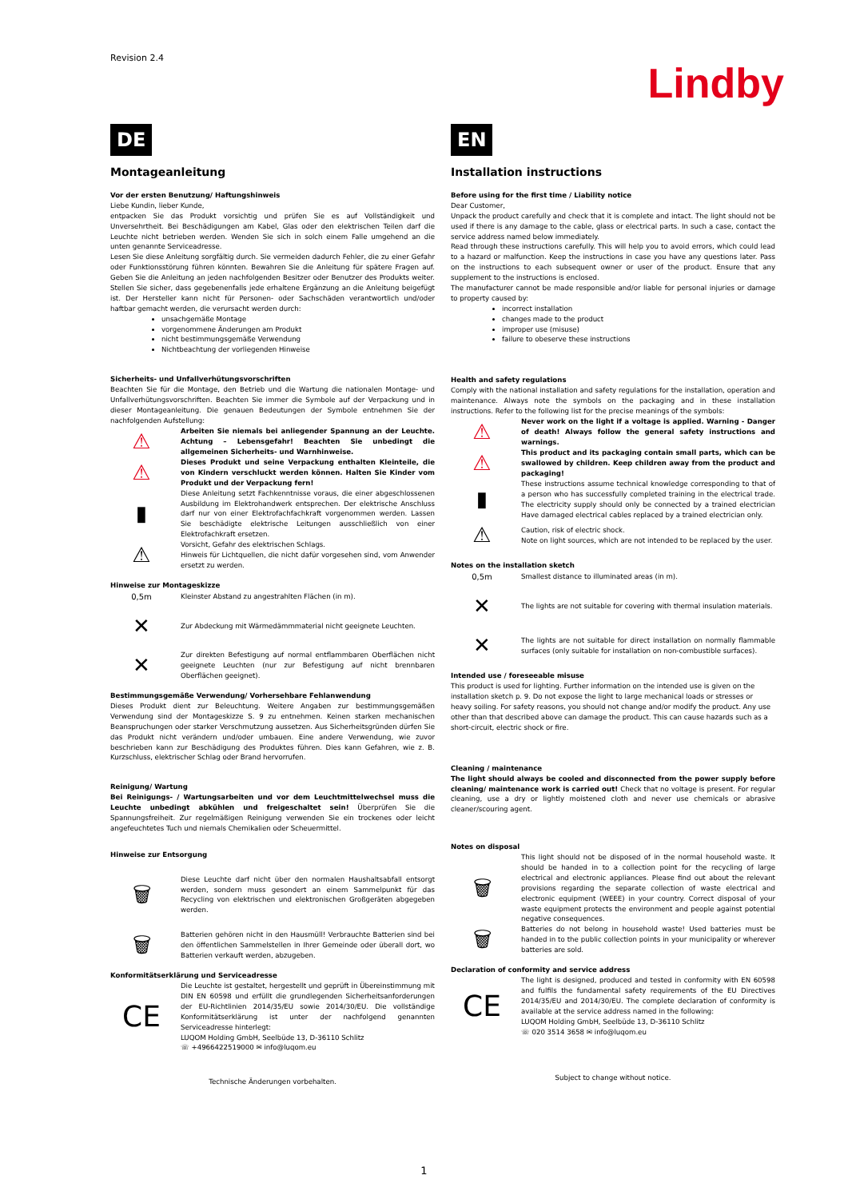Revision 2.4
Lindby
DE
Montageanleitung
Vor der ersten Benutzung/ Haftungshinweis
Liebe Kundin, lieber Kunde,
entpacken Sie das Produkt vorsichtig und prüfen Sie es auf Vollständigkeit und Unversehrtheit. Bei Beschädigungen am Kabel, Glas oder den elektrischen Teilen darf die Leuchte nicht betrieben werden. Wenden Sie sich in solch einem Falle umgehend an die unten genannte Serviceadresse.
Lesen Sie diese Anleitung sorgfältig durch. Sie vermeiden dadurch Fehler, die zu einer Gefahr oder Funktionsstörung führen könnten. Bewahren Sie die Anleitung für spätere Fragen auf. Geben Sie die Anleitung an jeden nachfolgenden Besitzer oder Benutzer des Produkts weiter. Stellen Sie sicher, dass gegebenenfalls jede erhaltene Ergänzung an die Anleitung beigefügt ist. Der Hersteller kann nicht für Personen- oder Sachschäden verantwortlich und/oder haftbar gemacht werden, die verursacht werden durch:
unsachgemäße Montage
vorgenommene Änderungen am Produkt
nicht bestimmungsgemäße Verwendung
Nichtbeachtung der vorliegenden Hinweise
Sicherheits- und Unfallverhütungsvorschriften
Beachten Sie für die Montage, den Betrieb und die Wartung die nationalen Montage- und Unfallverhütungsvorschriften. Beachten Sie immer die Symbole auf der Verpackung und in dieser Montageanleitung. Die genauen Bedeutungen der Symbole entnehmen Sie der nachfolgenden Aufstellung:
⚠
Arbeiten Sie niemals bei anliegender Spannung an der Leuchte. Achtung – Lebensgefahr! Beachten Sie unbedingt die allgemeinen Sicherheits- und Warnhinweise.
⚠
Dieses Produkt und seine Verpackung enthalten Kleinteile, die von Kindern verschluckt werden können. Halten Sie Kinder vom Produkt und der Verpackung fern!
▮
Diese Anleitung setzt Fachkenntnisse voraus, die einer abgeschlossenen Ausbildung im Elektrohandwerk entsprechen. Der elektrische Anschluss darf nur von einer Elektrofachfachkraft vorgenommen werden. Lassen Sie beschädigte elektrische Leitungen ausschließlich von einer Elektrofachkraft ersetzen.
⚠
Vorsicht, Gefahr des elektrischen Schlags.
Hinweis für Lichtquellen, die nicht dafür vorgesehen sind, vom Anwender ersetzt zu werden.
Hinweise zur Montageskizze
0,5m
Kleinster Abstand zu angestrahlten Flächen (in m).
✕
Zur Abdeckung mit Wärmedämmmaterial nicht geeignete Leuchten.
✕
Zur direkten Befestigung auf normal entflammbaren Oberflächen nicht geeignete Leuchten (nur zur Befestigung auf nicht brennbaren Oberflächen geeignet).
Bestimmungsgemäße Verwendung/ Vorhersehbare Fehlanwendung
Dieses Produkt dient zur Beleuchtung. Weitere Angaben zur bestimmungsgemäßen Verwendung sind der Montageskizze S. 9 zu entnehmen. Keinen starken mechanischen Beanspruchungen oder starker Verschmutzung aussetzen. Aus Sicherheitsgründen dürfen Sie das Produkt nicht verändern und/oder umbauen. Eine andere Verwendung, wie zuvor beschrieben kann zur Beschädigung des Produktes führen. Dies kann Gefahren, wie z. B. Kurzschluss, elektrischer Schlag oder Brand hervorrufen.
Reinigung/ Wartung
Bei Reinigungs- / Wartungsarbeiten und vor dem Leuchtmittelwechsel muss die Leuchte unbedingt abkühlen und freigeschaltet sein! Überprüfen Sie die Spannungsfreiheit. Zur regelmäßigen Reinigung verwenden Sie ein trockenes oder leicht angefeuchtetes Tuch und niemals Chemikalien oder Scheuermittel.
Hinweise zur Entsorgung
🗑
Diese Leuchte darf nicht über den normalen Haushaltsabfall entsorgt werden, sondern muss gesondert an einem Sammelpunkt für das Recycling von elektrischen und elektronischen Großgeräten abgegeben werden.
🗑
Batterien gehören nicht in den Hausmüll! Verbrauchte Batterien sind bei den öffentlichen Sammelstellen in Ihrer Gemeinde oder überall dort, wo Batterien verkauft werden, abzugeben.
Konformitätserklärung und Serviceadresse
CE
Die Leuchte ist gestaltet, hergestellt und geprüft in Übereinstimmung mit DIN EN 60598 und erfüllt die grundlegenden Sicherheitsanforderungen der EU-Richtlinien 2014/35/EU sowie 2014/30/EU. Die vollständige Konformitätserklärung ist unter der nachfolgend genannten Serviceadresse hinterlegt:
LUQOM Holding GmbH, Seelbüde 13, D-36110 Schlitz
☏ +4966422519000 ✉ info@luqom.eu
Technische Änderungen vorbehalten.
EN
Installation instructions
Before using for the first time / Liability notice
Dear Customer,
Unpack the product carefully and check that it is complete and intact. The light should not be used if there is any damage to the cable, glass or electrical parts. In such a case, contact the service address named below immediately.
Read through these instructions carefully. This will help you to avoid errors, which could lead to a hazard or malfunction. Keep the instructions in case you have any questions later. Pass on the instructions to each subsequent owner or user of the product. Ensure that any supplement to the instructions is enclosed.
The manufacturer cannot be made responsible and/or liable for personal injuries or damage to property caused by:
incorrect installation
changes made to the product
improper use (misuse)
failure to obeserve these instructions
Health and safety regulations
Comply with the national installation and safety regulations for the installation, operation and maintenance. Always note the symbols on the packaging and in these installation instructions. Refer to the following list for the precise meanings of the symbols:
⚠
Never work on the light if a voltage is applied. Warning - Danger of death! Always follow the general safety instructions and warnings.
⚠
This product and its packaging contain small parts, which can be swallowed by children. Keep children away from the product and packaging!
▮
These instructions assume technical knowledge corresponding to that of a person who has successfully completed training in the electrical trade. The electricity supply should only be connected by a trained electrician Have damaged electrical cables replaced by a trained electrician only.
⚠
Caution, risk of electric shock.
Note on light sources, which are not intended to be replaced by the user.
Notes on the installation sketch
0,5m
Smallest distance to illuminated areas (in m).
✕
The lights are not suitable for covering with thermal insulation materials.
✕
The lights are not suitable for direct installation on normally flammable surfaces (only suitable for installation on non-combustible surfaces).
Intended use / foreseeable misuse
This product is used for lighting. Further information on the intended use is given on the installation sketch p. 9. Do not expose the light to large mechanical loads or stresses or heavy soiling. For safety reasons, you should not change and/or modify the product. Any use other than that described above can damage the product. This can cause hazards such as a short-circuit, electric shock or fire.
Cleaning / maintenance
The light should always be cooled and disconnected from the power supply before cleaning/ maintenance work is carried out! Check that no voltage is present. For regular cleaning, use a dry or lightly moistened cloth and never use chemicals or abrasive cleaner/scouring agent.
Notes on disposal
🗑
This light should not be disposed of in the normal household waste. It should be handed in to a collection point for the recycling of large electrical and electronic appliances. Please find out about the relevant provisions regarding the separate collection of waste electrical and electronic equipment (WEEE) in your country. Correct disposal of your waste equipment protects the environment and people against potential negative consequences.
🗑
Batteries do not belong in household waste! Used batteries must be handed in to the public collection points in your municipality or wherever batteries are sold.
Declaration of conformity and service address
CE
The light is designed, produced and tested in conformity with EN 60598 and fulfils the fundamental safety requirements of the EU Directives 2014/35/EU and 2014/30/EU. The complete declaration of conformity is available at the service address named in the following:
LUQOM Holding GmbH, Seelbüde 13, D-36110 Schlitz
☏ 020 3514 3658 ✉ info@luqom.eu
Subject to change without notice.
1